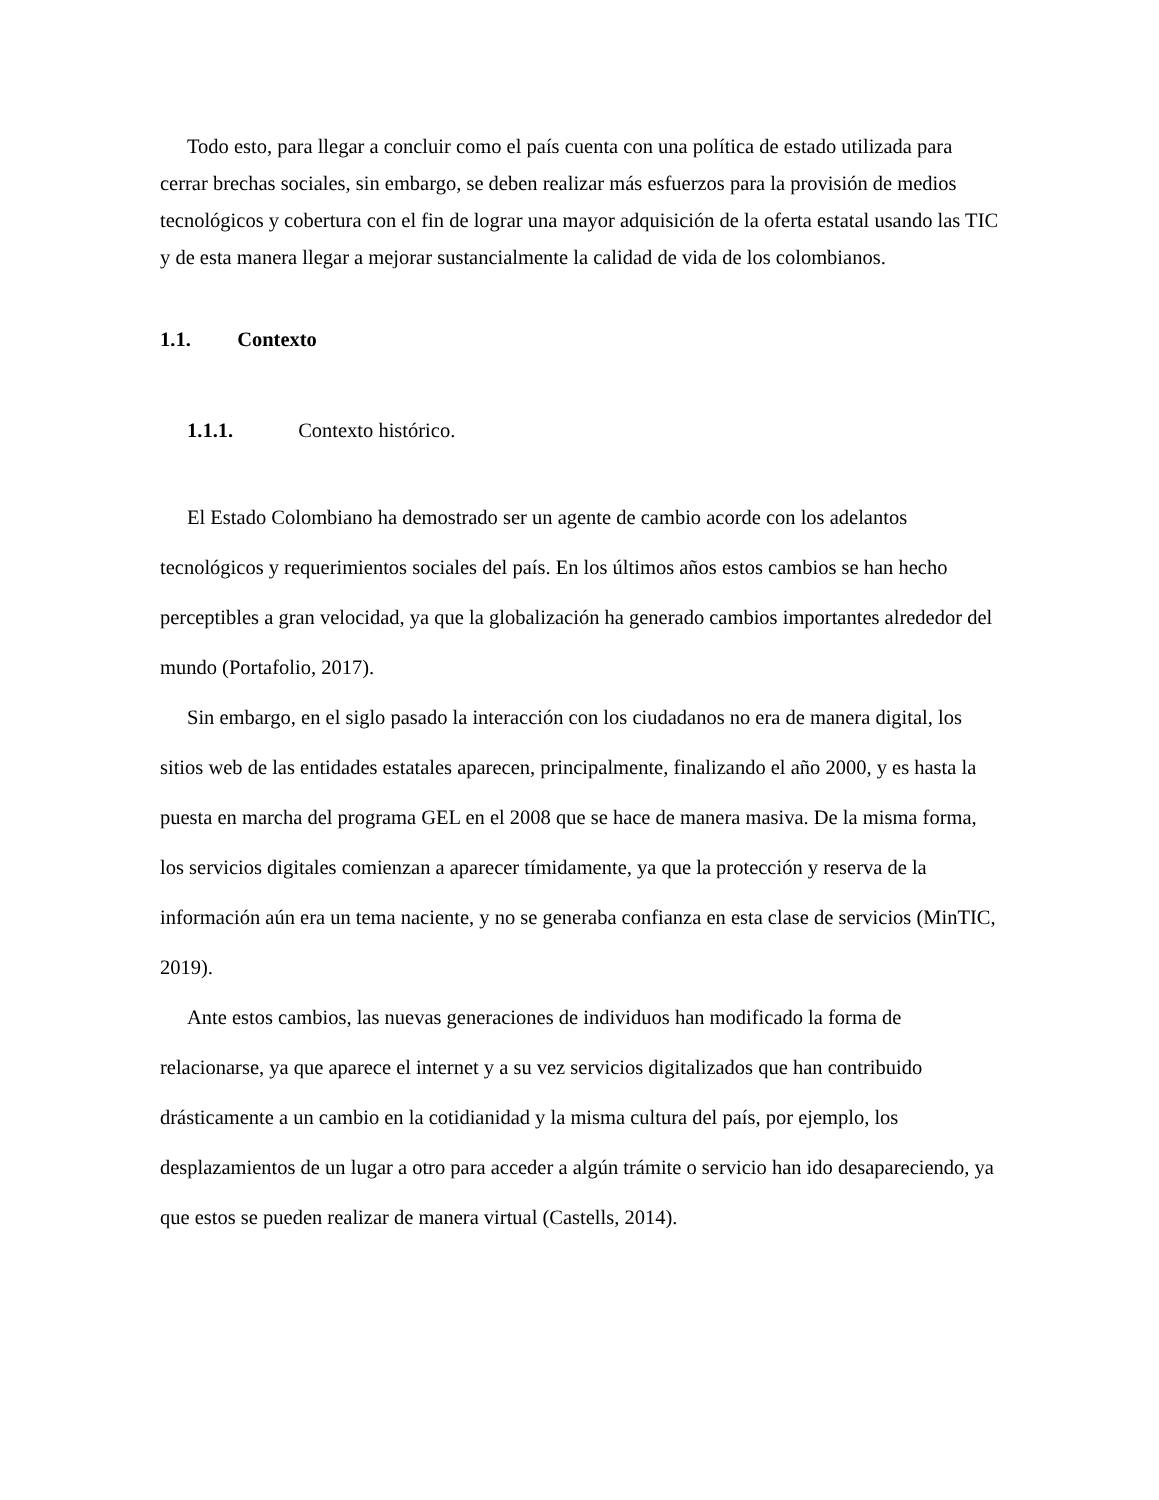Todo esto, para llegar a concluir como el país cuenta con una política de estado utilizada para cerrar brechas sociales, sin embargo, se deben realizar más esfuerzos para la provisión de medios tecnológicos y cobertura con el fin de lograr una mayor adquisición de la oferta estatal usando las TIC y de esta manera llegar a mejorar sustancialmente la calidad de vida de los colombianos.
1.1. Contexto
1.1.1. Contexto histórico.
El Estado Colombiano ha demostrado ser un agente de cambio acorde con los adelantos tecnológicos y requerimientos sociales del país. En los últimos años estos cambios se han hecho perceptibles a gran velocidad, ya que la globalización ha generado cambios importantes alrededor del mundo (Portafolio, 2017).
Sin embargo, en el siglo pasado la interacción con los ciudadanos no era de manera digital, los sitios web de las entidades estatales aparecen, principalmente, finalizando el año 2000, y es hasta la puesta en marcha del programa GEL en el 2008 que se hace de manera masiva. De la misma forma, los servicios digitales comienzan a aparecer tímidamente, ya que la protección y reserva de la información aún era un tema naciente, y no se generaba confianza en esta clase de servicios (MinTIC, 2019).
Ante estos cambios, las nuevas generaciones de individuos han modificado la forma de relacionarse, ya que aparece el internet y a su vez servicios digitalizados que han contribuido drásticamente a un cambio en la cotidianidad y la misma cultura del país, por ejemplo, los desplazamientos de un lugar a otro para acceder a algún trámite o servicio han ido desapareciendo, ya que estos se pueden realizar de manera virtual (Castells, 2014).